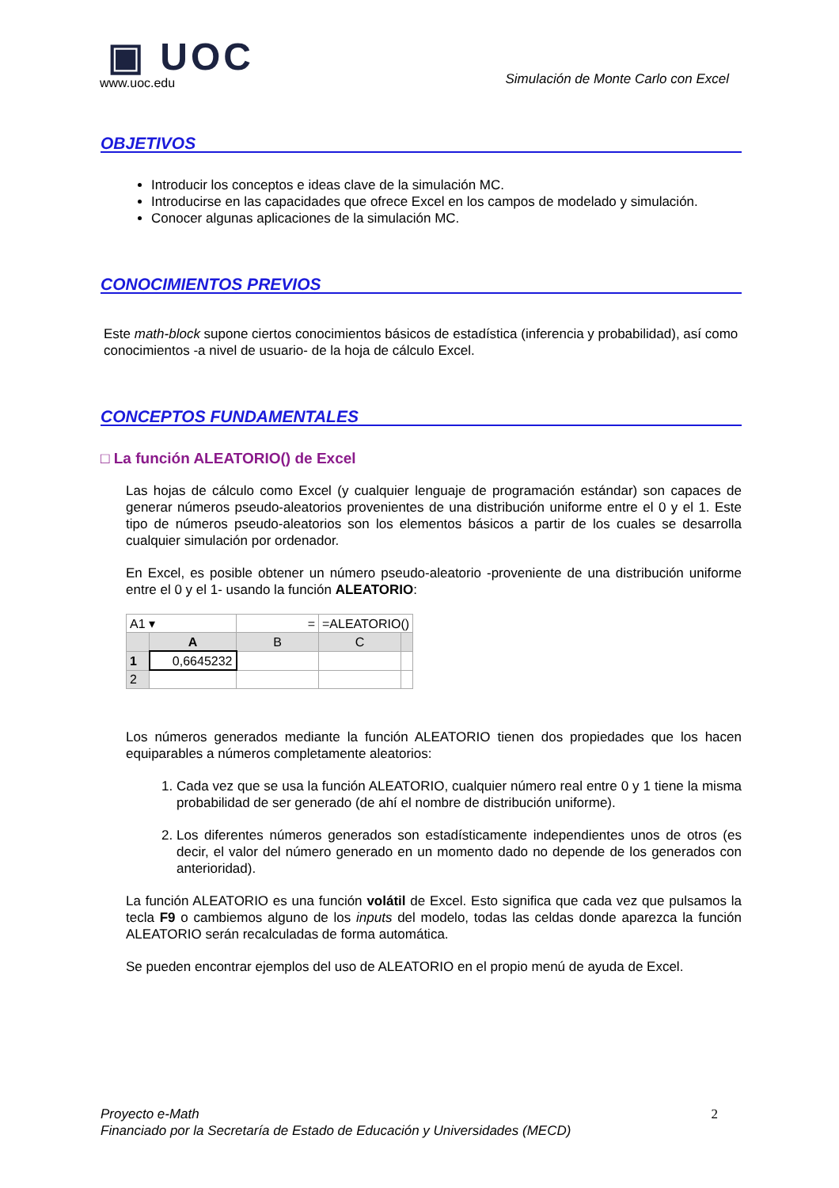▣ UOC
www.uoc.edu
Simulación de Monte Carlo con Excel
OBJETIVOS
Introducir los conceptos e ideas clave de la simulación MC.
Introducirse en las capacidades que ofrece Excel en los campos de modelado y simulación.
Conocer algunas aplicaciones de la simulación MC.
CONOCIMIENTOS PREVIOS
Este math-block supone ciertos conocimientos básicos de estadística (inferencia y probabilidad), así como conocimientos -a nivel de usuario- de la hoja de cálculo Excel.
CONCEPTOS FUNDAMENTALES
□ La función ALEATORIO() de Excel
Las hojas de cálculo como Excel (y cualquier lenguaje de programación estándar) son capaces de generar números pseudo-aleatorios provenientes de una distribución uniforme entre el 0 y el 1. Este tipo de números pseudo-aleatorios son los elementos básicos a partir de los cuales se desarrolla cualquier simulación por ordenador.
En Excel, es posible obtener un número pseudo-aleatorio -proveniente de una distribución uniforme entre el 0 y el 1- usando la función ALEATORIO:
| A1 ▾ | | = | =ALEATORIO() | |
| | A | B | C | |
| 1 | 0,6645232 | | | |
| 2 | | | | |
Los números generados mediante la función ALEATORIO tienen dos propiedades que los hacen equiparables a números completamente aleatorios:
1. Cada vez que se usa la función ALEATORIO, cualquier número real entre 0 y 1 tiene la misma probabilidad de ser generado (de ahí el nombre de distribución uniforme).
2. Los diferentes números generados son estadísticamente independientes unos de otros (es decir, el valor del número generado en un momento dado no depende de los generados con anterioridad).
La función ALEATORIO es una función volátil de Excel. Esto significa que cada vez que pulsamos la tecla F9 o cambiemos alguno de los inputs del modelo, todas las celdas donde aparezca la función ALEATORIO serán recalculadas de forma automática.
Se pueden encontrar ejemplos del uso de ALEATORIO en el propio menú de ayuda de Excel.
Proyecto e-Math
Financiado por la Secretaría de Estado de Educación y Universidades (MECD)
2